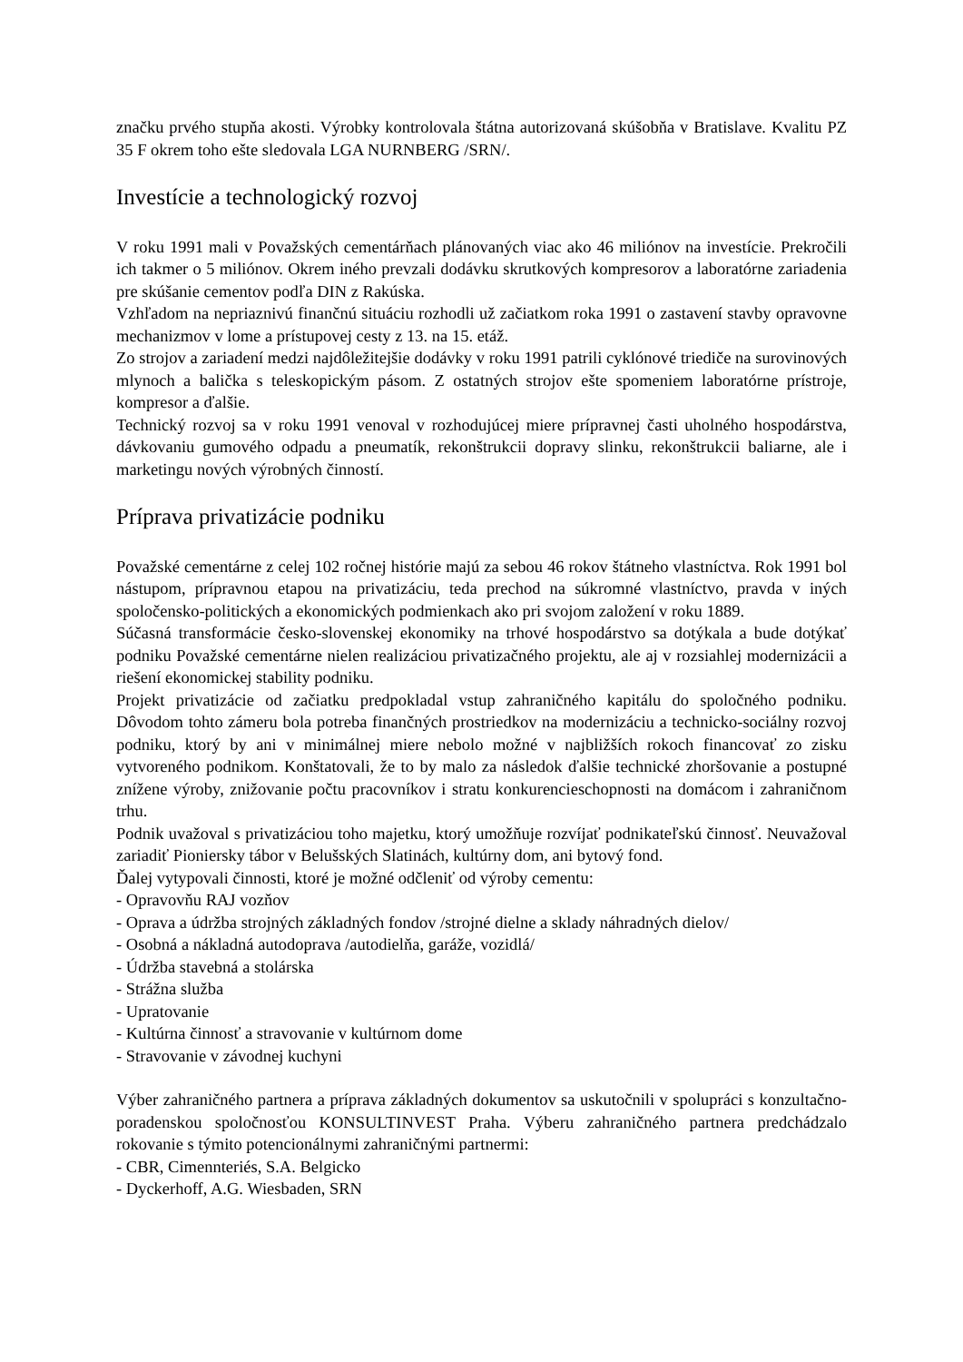značku prvého stupňa akosti. Výrobky kontrolovala štátna autorizovaná skúšobňa v Bratislave. Kvalitu PZ 35 F okrem toho ešte sledovala LGA NURNBERG /SRN/.
Investície a technologický rozvoj
V roku 1991 mali v Považských cementárňach plánovaných viac ako 46 miliónov na investície. Prekročili ich takmer o 5 miliónov. Okrem iného prevzali dodávku skrutkových kompresorov a laboratórne zariadenia pre skúšanie cementov podľa DIN z Rakúska.
Vzhľadom na nepriaznivú finančnú situáciu rozhodli už začiatkom roka 1991 o zastavení stavby opravovne mechanizmov v lome a prístupovej cesty z 13. na 15. etáž.
Zo strojov a zariadení medzi najdôležitejšie dodávky v roku 1991 patrili cyklónové triediče na surovinových mlynoch a balička s teleskopickým pásom. Z ostatných strojov ešte spomeniem laboratórne prístroje, kompresor a ďalšie.
Technický rozvoj sa v roku 1991 venoval v rozhodujúcej miere prípravnej časti uholného hospodárstva, dávkovaniu gumového odpadu a pneumatík, rekonštrukcii dopravy slinku, rekonštrukcii baliarne, ale i marketingu nových výrobných činností.
Príprava privatizácie podniku
Považské cementárne z celej 102 ročnej histórie majú za sebou 46 rokov štátneho vlastníctva. Rok 1991 bol nástupom, prípravnou etapou na privatizáciu, teda prechod na súkromné vlastníctvo, pravda v iných spoločensko-politických a ekonomických podmienkach ako pri svojom založení v roku 1889.
Súčasná transformácie česko-slovenskej ekonomiky na trhové hospodárstvo sa dotýkala a bude dotýkať podniku Považské cementárne nielen realizáciou privatizačného projektu, ale aj v rozsiahlej modernizácii a riešení ekonomickej stability podniku.
Projekt privatizácie od začiatku predpokladal vstup zahraničného kapitálu do spoločného podniku. Dôvodom tohto zámeru bola potreba finančných prostriedkov na modernizáciu a technicko-sociálny rozvoj podniku, ktorý by ani v minimálnej miere nebolo možné v najbližších rokoch financovať zo zisku vytvoreného podnikom. Konštatovali, že to by malo za následok ďalšie technické zhoršovanie a postupné znížene výroby, znižovanie počtu pracovníkov i stratu konkurencieschopnosti na domácom i zahraničnom trhu.
Podnik uvažoval s privatizáciou toho majetku, ktorý umožňuje rozvíjať podnikateľskú činnosť. Neuvažoval zariadiť Pioniersky tábor v Belušských Slatinách, kultúrny dom, ani bytový fond.
Ďalej vytypovali činnosti, ktoré je možné odčleniť od výroby cementu:
- Opravovňu RAJ vozňov
- Oprava a údržba strojných základných fondov /strojné dielne a sklady náhradných dielov/
- Osobná a nákladná autodoprava /autodielňa, garáže, vozidlá/
- Údržba stavebná a stolárska
- Strážna služba
- Upratovanie
- Kultúrna činnosť a stravovanie v kultúrnom dome
- Stravovanie v závodnej kuchyni
Výber zahraničného partnera a príprava základných dokumentov sa uskutočnili v spolupráci s konzultačno-poradenskou spoločnosťou KONSULTINVEST Praha. Výberu zahraničného partnera predchádzalo rokovanie s týmito potencionálnymi zahraničnými partnermi:
- CBR, Cimennteriés, S.A. Belgicko
- Dyckerhoff, A.G. Wiesbaden, SRN